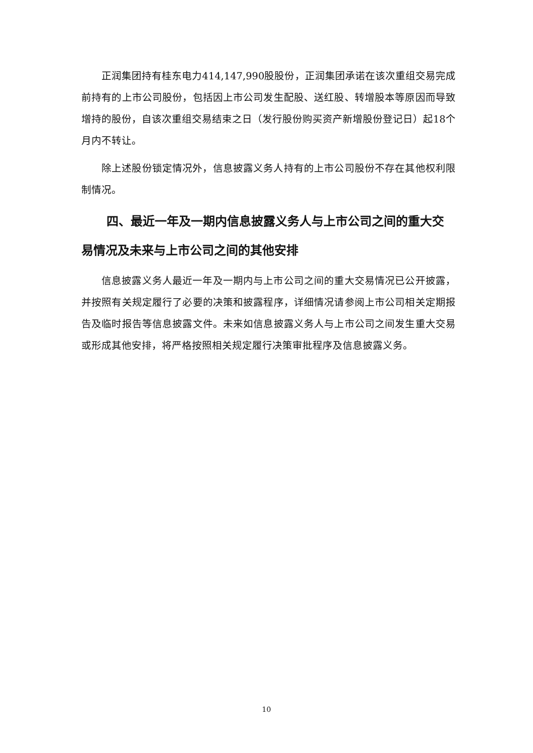正润集团持有桂东电力414,147,990股股份，正润集团承诺在该次重组交易完成前持有的上市公司股份，包括因上市公司发生配股、送红股、转增股本等原因而导致增持的股份，自该次重组交易结束之日（发行股份购买资产新增股份登记日）起18个月内不转让。
除上述股份锁定情况外，信息披露义务人持有的上市公司股份不存在其他权利限制情况。
四、最近一年及一期内信息披露义务人与上市公司之间的重大交易情况及未来与上市公司之间的其他安排
信息披露义务人最近一年及一期内与上市公司之间的重大交易情况已公开披露，并按照有关规定履行了必要的决策和披露程序，详细情况请参阅上市公司相关定期报告及临时报告等信息披露文件。未来如信息披露义务人与上市公司之间发生重大交易或形成其他安排，将严格按照相关规定履行决策审批程序及信息披露义务。
10